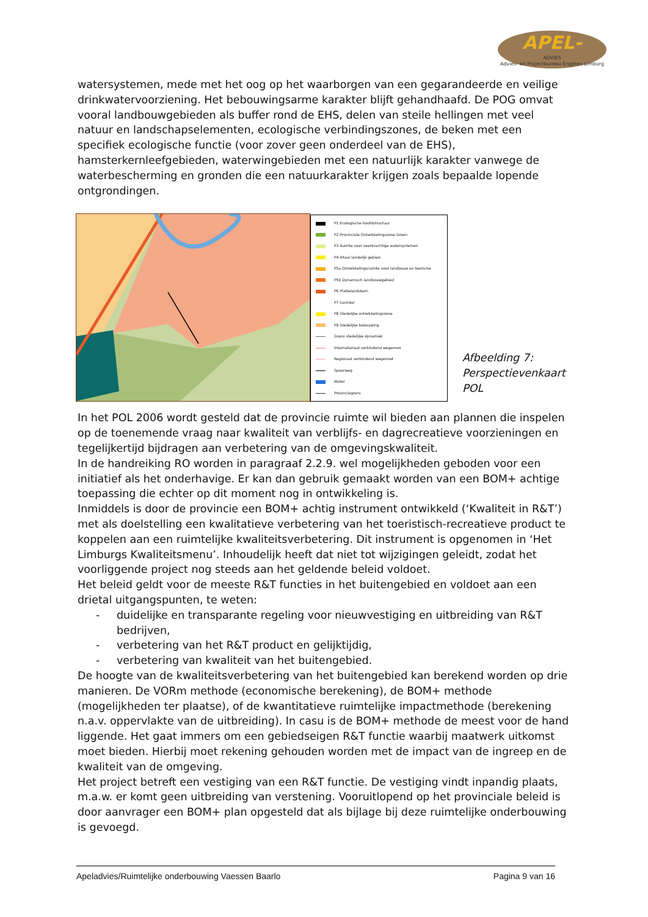APEL-
ADVIES
Advies- en Projectbureau Engelen Limburg
watersystemen, mede met het oog op het waarborgen van een gegarandeerde en veilige drinkwatervoorziening. Het bebouwingsarme karakter blijft gehandhaafd. De POG omvat vooral landbouwgebieden als buffer rond de EHS, delen van steile hellingen met veel natuur en landschapselementen, ecologische verbindingszones, de beken met een specifiek ecologische functie (voor zover geen onderdeel van de EHS), hamsterkernleefgebieden, waterwingebieden met een natuurlijk karakter vanwege de waterbescherming en gronden die een natuurkarakter krijgen zoals bepaalde lopende ontgrondingen.
P1 Ecologische hoofdstructuur
P2 Provinciale Ontwikkelingszone Groen
P3 Ruimte voor veerkrachtige watersystemen
P4 Vitaal landelijk gebied
P5a Ontwikkelingsruimte voor landbouw en toerisme
P5b Dynamisch landbouwgebied
P6 Plattelandskern
P7 Corridor
P8 Stedelijke ontwikkelingszone
P9 Stedelijke bebouwing
Grens stedelijke dynamiek
Internationaal verbindend wegennet
Regionaal verbindend wegennet
Spoorweg
Water
Provinciegrens
Afbeelding 7: Perspectievenkaart POL
In het POL 2006 wordt gesteld dat de provincie ruimte wil bieden aan plannen die inspelen op de toenemende vraag naar kwaliteit van verblijfs- en dagrecreatieve voorzieningen en tegelijkertijd bijdragen aan verbetering van de omgevingskwaliteit.
In de handreiking RO worden in paragraaf 2.2.9. wel mogelijkheden geboden voor een initiatief als het onderhavige. Er kan dan gebruik gemaakt worden van een BOM+ achtige toepassing die echter op dit moment nog in ontwikkeling is.
Inmiddels is door de provincie een BOM+ achtig instrument ontwikkeld (‘Kwaliteit in R&T’) met als doelstelling een kwalitatieve verbetering van het toeristisch-recreatieve product te koppelen aan een ruimtelijke kwaliteitsverbetering. Dit instrument is opgenomen in ‘Het Limburgs Kwaliteitsmenu’. Inhoudelijk heeft dat niet tot wijzigingen geleidt, zodat het voorliggende project nog steeds aan het geldende beleid voldoet.
Het beleid geldt voor de meeste R&T functies in het buitengebied en voldoet aan een drietal uitgangspunten, te weten:
- duidelijke en transparante regeling voor nieuwvestiging en uitbreiding van R&T bedrijven,
- verbetering van het R&T product en gelijktijdig,
- verbetering van kwaliteit van het buitengebied.
De hoogte van de kwaliteitsverbetering van het buitengebied kan berekend worden op drie manieren. De VORm methode (economische berekening), de BOM+ methode (mogelijkheden ter plaatse), of de kwantitatieve ruimtelijke impactmethode (berekening n.a.v. oppervlakte van de uitbreiding). In casu is de BOM+ methode de meest voor de hand liggende. Het gaat immers om een gebiedseigen R&T functie waarbij maatwerk uitkomst moet bieden. Hierbij moet rekening gehouden worden met de impact van de ingreep en de kwaliteit van de omgeving.
Het project betreft een vestiging van een R&T functie. De vestiging vindt inpandig plaats, m.a.w. er komt geen uitbreiding van verstening. Vooruitlopend op het provinciale beleid is door aanvrager een BOM+ plan opgesteld dat als bijlage bij deze ruimtelijke onderbouwing is gevoegd.
Apeladvies/Ruimtelijke onderbouwing Vaessen Baarlo Pagina 9 van 16